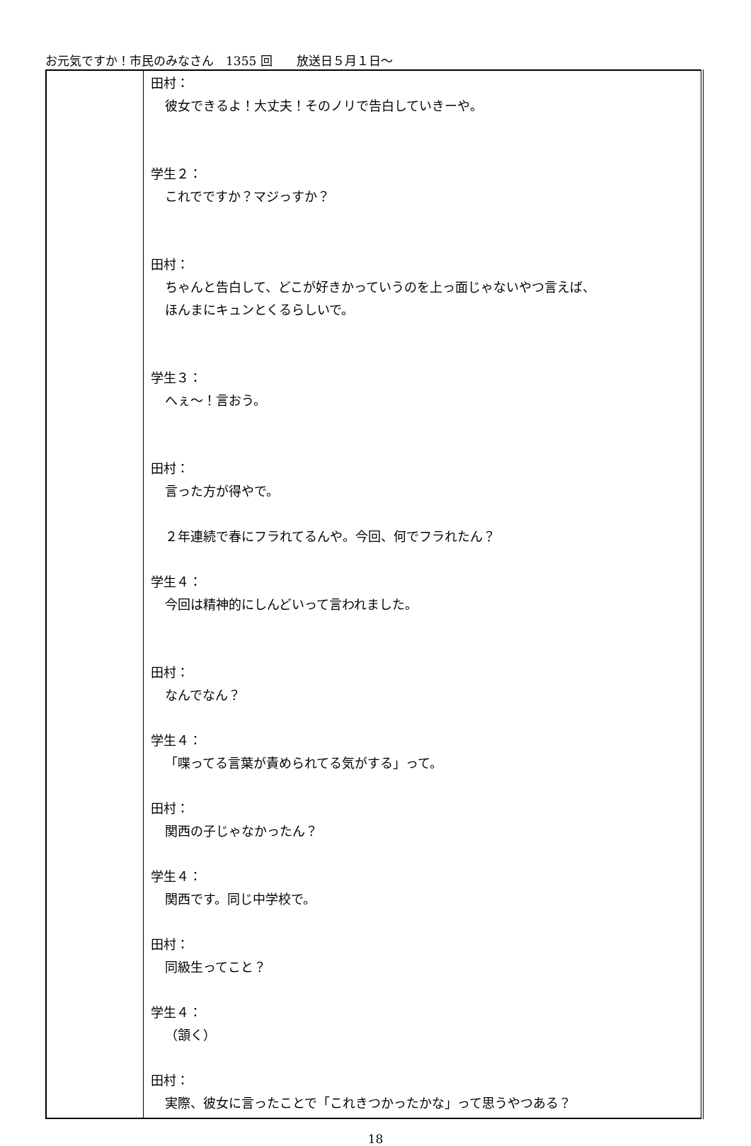お元気ですか！市民のみなさん　1355 回　　放送日５月１日～
| | 田村： 彼女できるよ！大丈夫！そのノリで告白していきーや。 学生２： これでですか？マジっすか？ 田村： ちゃんと告白して、どこが好きかっていうのを上っ面じゃないやつ言えば、 ほんまにキュンとくるらしいで。 学生３： へぇ～！言おう。 田村： 言った方が得やで。 ２年連続で春にフラれてるんや。今回、何でフラれたん？ 学生４： 今回は精神的にしんどいって言われました。 田村： なんでなん？ 学生４： 「喋ってる言葉が責められてる気がする」って。 田村： 関西の子じゃなかったん？ 学生４： 関西です。同じ中学校で。 田村： 同級生ってこと？ 学生４： （頷く） 田村： 実際、彼女に言ったことで「これきつかったかな」って思うやつある？ |
18